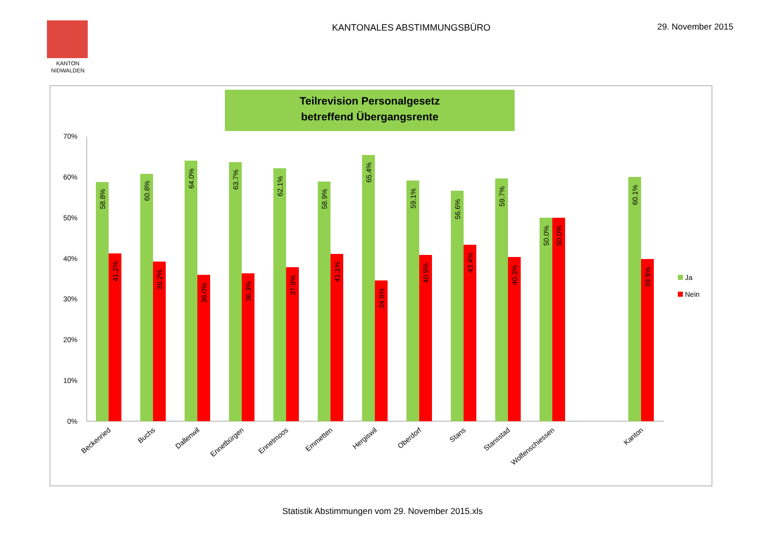KANTON
NIDWALDEN
KANTONALES ABSTIMMUNGSBÜRO 29. November 2015
Teilrevision Personalgesetz
betreffend Übergangsrente
70%
60%
50%
40%
30%
20%
10%
0%
58.8%
41.2%
60.8%
39.2%
64.0%
36.0%
63.7%
36.3%
62.1%
37.9%
58.9%
41.1%
65.4%
34.6%
59.1%
40.9%
56.6%
43.4%
59.7%
40.3%
50.0%
50.0%
60.1%
39.9%
Beckenried
Buchs
Dallenwil
Ennetbürgen
Ennetmoos
Emmetten
Hergiswil
Oberdorf
Stans
Stansstad
Wolfenschiessen
Kanton
Ja
Nein
Statistik Abstimmungen vom 29. November 2015.xls